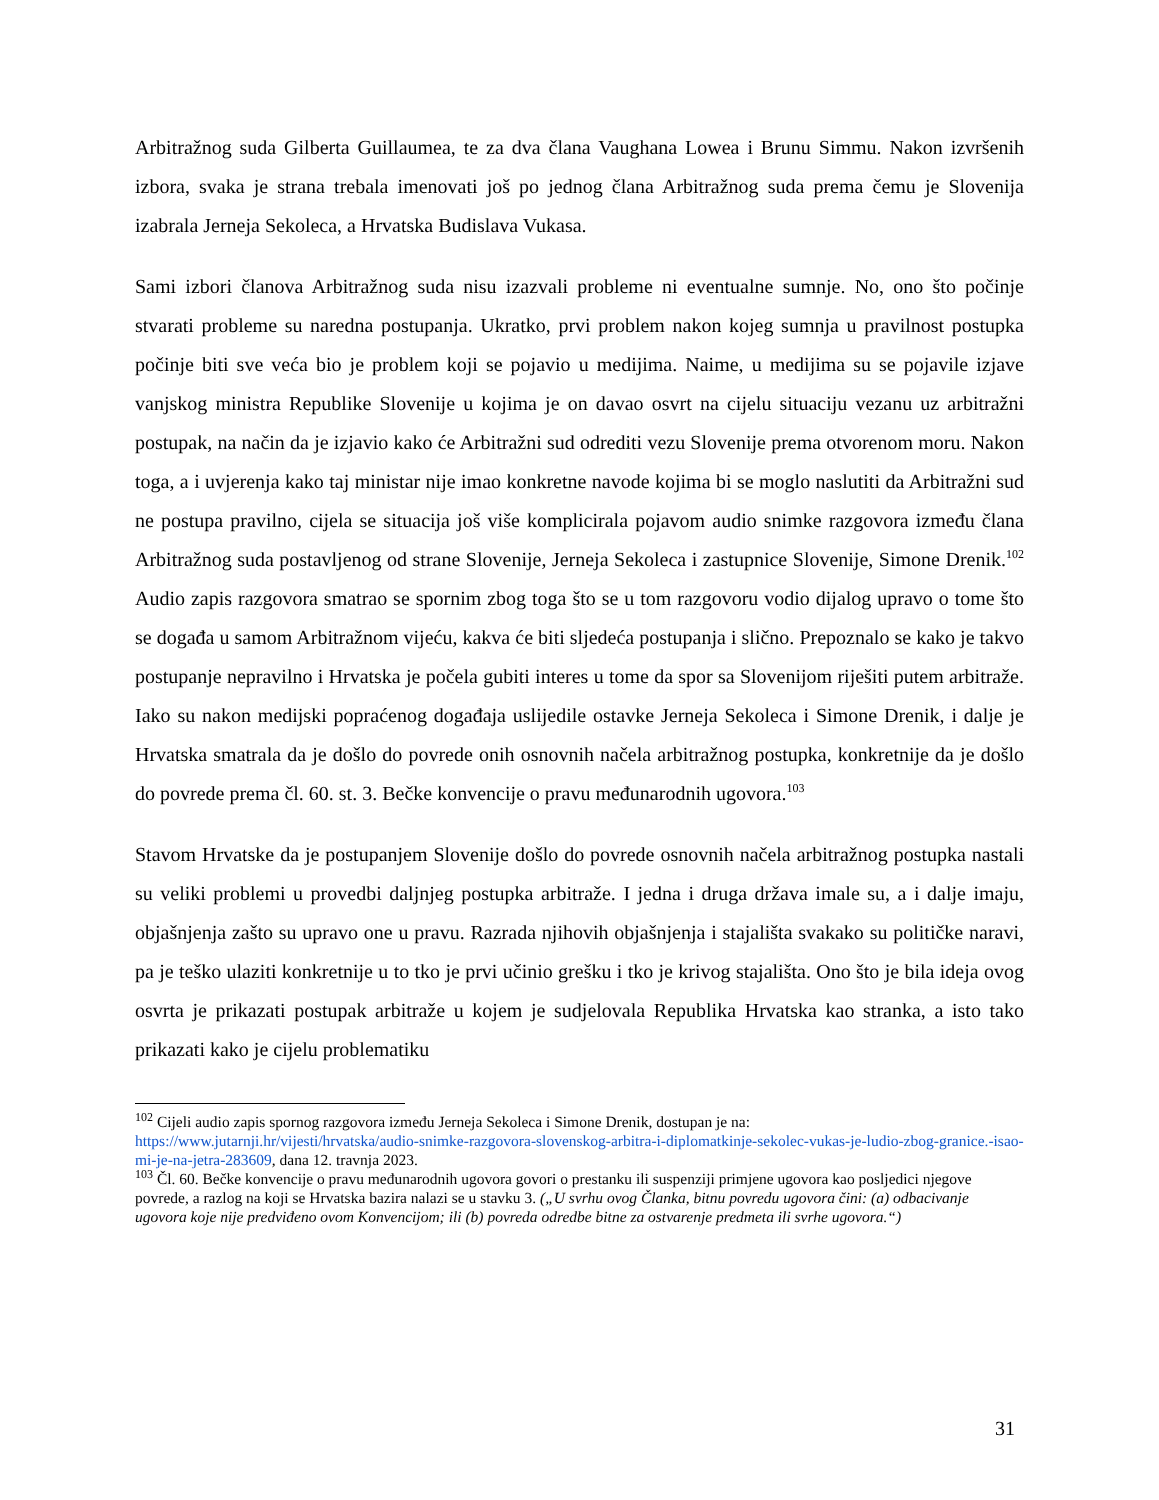Arbitražnog suda Gilberta Guillaumea, te za dva člana Vaughana Lowea i Brunu Simmu. Nakon izvršenih izbora, svaka je strana trebala imenovati još po jednog člana Arbitražnog suda prema čemu je Slovenija izabrala Jerneja Sekoleca, a Hrvatska Budislava Vukasa.
Sami izbori članova Arbitražnog suda nisu izazvali probleme ni eventualne sumnje. No, ono što počinje stvarati probleme su naredna postupanja. Ukratko, prvi problem nakon kojeg sumnja u pravilnost postupka počinje biti sve veća bio je problem koji se pojavio u medijima. Naime, u medijima su se pojavile izjave vanjskog ministra Republike Slovenije u kojima je on davao osvrt na cijelu situaciju vezanu uz arbitražni postupak, na način da je izjavio kako će Arbitražni sud odrediti vezu Slovenije prema otvorenom moru. Nakon toga, a i uvjerenja kako taj ministar nije imao konkretne navode kojima bi se moglo naslutiti da Arbitražni sud ne postupa pravilno, cijela se situacija još više komplicirala pojavom audio snimke razgovora između člana Arbitražnog suda postavljenog od strane Slovenije, Jerneja Sekoleca i zastupnice Slovenije, Simone Drenik.<sup>102</sup> Audio zapis razgovora smatrao se spornim zbog toga što se u tom razgovoru vodio dijalog upravo o tome što se događa u samom Arbitražnom vijeću, kakva će biti sljedeća postupanja i slično. Prepoznalo se kako je takvo postupanje nepravilno i Hrvatska je počela gubiti interes u tome da spor sa Slovenijom riješiti putem arbitraže. Iako su nakon medijski popraćenog događaja uslijedile ostavke Jerneja Sekoleca i Simone Drenik, i dalje je Hrvatska smatrala da je došlo do povrede onih osnovnih načela arbitražnog postupka, konkretnije da je došlo do povrede prema čl. 60. st. 3. Bečke konvencije o pravu međunarodnih ugovora.<sup>103</sup>
Stavom Hrvatske da je postupanjem Slovenije došlo do povrede osnovnih načela arbitražnog postupka nastali su veliki problemi u provedbi daljnjeg postupka arbitraže. I jedna i druga država imale su, a i dalje imaju, objašnjenja zašto su upravo one u pravu. Razrada njihovih objašnjenja i stajališta svakako su političke naravi, pa je teško ulaziti konkretnije u to tko je prvi učinio grešku i tko je krivog stajališta. Ono što je bila ideja ovog osvrta je prikazati postupak arbitraže u kojem je sudjelovala Republika Hrvatska kao stranka, a isto tako prikazati kako je cijelu problematiku
<sup>102</sup> Cijeli audio zapis spornog razgovora između Jerneja Sekoleca i Simone Drenik, dostupan je na: https://www.jutarnji.hr/vijesti/hrvatska/audio-snimke-razgovora-slovenskog-arbitra-i-diplomatkinje-sekolec-vukas-je-ludio-zbog-granice.-isao-mi-je-na-jetra-283609, dana 12. travnja 2023.
<sup>103</sup> Čl. 60. Bečke konvencije o pravu međunarodnih ugovora govori o prestanku ili suspenziji primjene ugovora kao posljedici njegove povrede, a razlog na koji se Hrvatska bazira nalazi se u stavku 3. („U svrhu ovog Članka, bitnu povredu ugovora čini: (a) odbacivanje ugovora koje nije predviđeno ovom Konvencijom; ili (b) povreda odredbe bitne za ostvarenje predmeta ili svrhe ugovora.“)
31